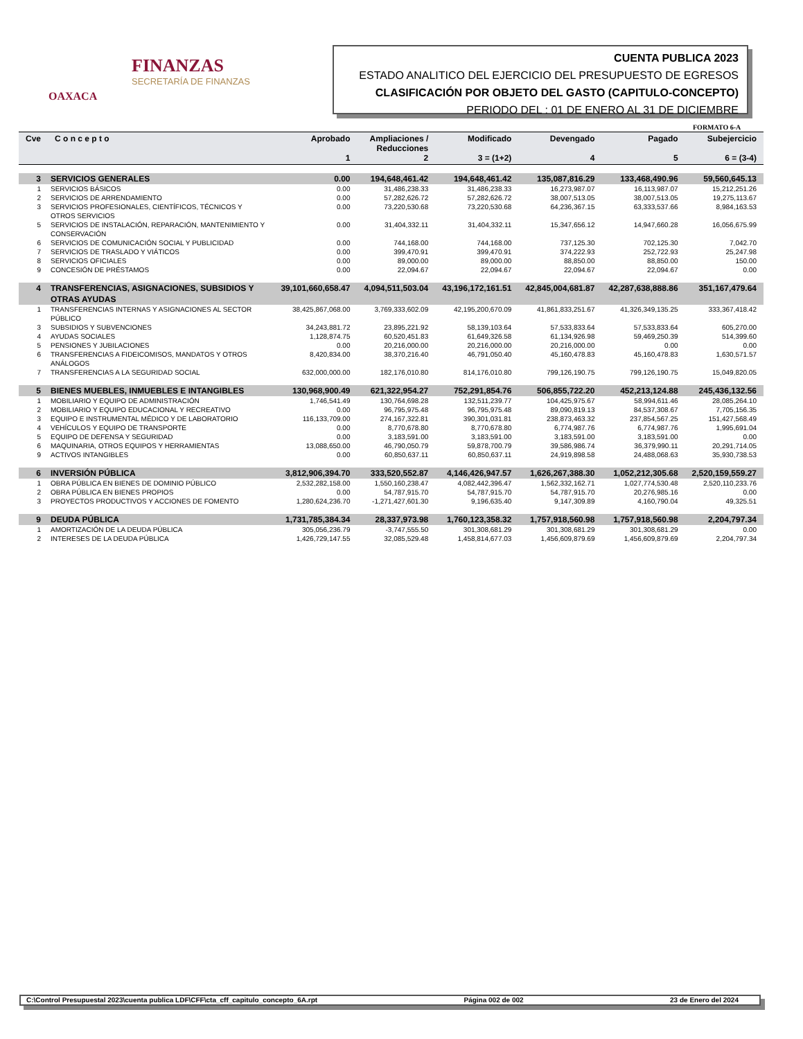FINANZAS
SECRETARÍA DE FINANZAS
OAXACA
CUENTA PUBLICA 2023
ESTADO ANALITICO DEL EJERCICIO DEL PRESUPUESTO DE EGRESOS
CLASIFICACIÓN POR OBJETO DEL GASTO (CAPITULO-CONCEPTO)
PERIODO DEL : 01 DE ENERO AL 31 DE DICIEMBRE
FORMATO 6-A
| Cve | C o n c e p t o | Aprobado 1 | Ampliaciones / Reducciones 2 | Modificado 3 = (1+2) | Devengado 4 | Pagado 5 | Subejercicio 6 = (3-4) |
| --- | --- | --- | --- | --- | --- | --- | --- |
| 3 | SERVICIOS GENERALES | 0.00 | 194,648,461.42 | 194,648,461.42 | 135,087,816.29 | 133,468,490.96 | 59,560,645.13 |
| 1 | SERVICIOS BÁSICOS | 0.00 | 31,486,238.33 | 31,486,238.33 | 16,273,987.07 | 16,113,987.07 | 15,212,251.26 |
| 2 | SERVICIOS DE ARRENDAMIENTO | 0.00 | 57,282,626.72 | 57,282,626.72 | 38,007,513.05 | 38,007,513.05 | 19,275,113.67 |
| 3 | SERVICIOS PROFESIONALES, CIENTÍFICOS, TÉCNICOS Y OTROS SERVICIOS | 0.00 | 73,220,530.68 | 73,220,530.68 | 64,236,367.15 | 63,333,537.66 | 8,984,163.53 |
| 5 | SERVICIOS DE INSTALACIÓN, REPARACIÓN, MANTENIMIENTO Y CONSERVACIÓN | 0.00 | 31,404,332.11 | 31,404,332.11 | 15,347,656.12 | 14,947,660.28 | 16,056,675.99 |
| 6 | SERVICIOS DE COMUNICACIÓN SOCIAL Y PUBLICIDAD | 0.00 | 744,168.00 | 744,168.00 | 737,125.30 | 702,125.30 | 7,042.70 |
| 7 | SERVICIOS DE TRASLADO Y VIÁTICOS | 0.00 | 399,470.91 | 399,470.91 | 374,222.93 | 252,722.93 | 25,247.98 |
| 8 | SERVICIOS OFICIALES | 0.00 | 89,000.00 | 89,000.00 | 88,850.00 | 88,850.00 | 150.00 |
| 9 | CONCESIÓN DE PRÉSTAMOS | 0.00 | 22,094.67 | 22,094.67 | 22,094.67 | 22,094.67 | 0.00 |
| 4 | TRANSFERENCIAS, ASIGNACIONES, SUBSIDIOS Y OTRAS AYUDAS | 39,101,660,658.47 | 4,094,511,503.04 | 43,196,172,161.51 | 42,845,004,681.87 | 42,287,638,888.86 | 351,167,479.64 |
| 1 | TRANSFERENCIAS INTERNAS Y ASIGNACIONES AL SECTOR PÚBLICO | 38,425,867,068.00 | 3,769,333,602.09 | 42,195,200,670.09 | 41,861,833,251.67 | 41,326,349,135.25 | 333,367,418.42 |
| 3 | SUBSIDIOS Y SUBVENCIONES | 34,243,881.72 | 23,895,221.92 | 58,139,103.64 | 57,533,833.64 | 57,533,833.64 | 605,270.00 |
| 4 | AYUDAS SOCIALES | 1,128,874.75 | 60,520,451.83 | 61,649,326.58 | 61,134,926.98 | 59,469,250.39 | 514,399.60 |
| 5 | PENSIONES Y JUBILACIONES | 0.00 | 20,216,000.00 | 20,216,000.00 | 20,216,000.00 | 0.00 | 0.00 |
| 6 | TRANSFERENCIAS A FIDEICOMISOS, MANDATOS Y OTROS ANÁLOGOS | 8,420,834.00 | 38,370,216.40 | 46,791,050.40 | 45,160,478.83 | 45,160,478.83 | 1,630,571.57 |
| 7 | TRANSFERENCIAS A LA SEGURIDAD SOCIAL | 632,000,000.00 | 182,176,010.80 | 814,176,010.80 | 799,126,190.75 | 799,126,190.75 | 15,049,820.05 |
| 5 | BIENES MUEBLES, INMUEBLES E INTANGIBLES | 130,968,900.49 | 621,322,954.27 | 752,291,854.76 | 506,855,722.20 | 452,213,124.88 | 245,436,132.56 |
| 1 | MOBILIARIO Y EQUIPO DE ADMINISTRACIÓN | 1,746,541.49 | 130,764,698.28 | 132,511,239.77 | 104,425,975.67 | 58,994,611.46 | 28,085,264.10 |
| 2 | MOBILIARIO Y EQUIPO EDUCACIONAL Y RECREATIVO | 0.00 | 96,795,975.48 | 96,795,975.48 | 89,090,819.13 | 84,537,308.67 | 7,705,156.35 |
| 3 | EQUIPO E INSTRUMENTAL MÉDICO Y DE LABORATORIO | 116,133,709.00 | 274,167,322.81 | 390,301,031.81 | 238,873,463.32 | 237,854,567.25 | 151,427,568.49 |
| 4 | VEHÍCULOS Y EQUIPO DE TRANSPORTE | 0.00 | 8,770,678.80 | 8,770,678.80 | 6,774,987.76 | 6,774,987.76 | 1,995,691.04 |
| 5 | EQUIPO DE DEFENSA Y SEGURIDAD | 0.00 | 3,183,591.00 | 3,183,591.00 | 3,183,591.00 | 3,183,591.00 | 0.00 |
| 6 | MAQUINARIA, OTROS EQUIPOS Y HERRAMIENTAS | 13,088,650.00 | 46,790,050.79 | 59,878,700.79 | 39,586,986.74 | 36,379,990.11 | 20,291,714.05 |
| 9 | ACTIVOS INTANGIBLES | 0.00 | 60,850,637.11 | 60,850,637.11 | 24,919,898.58 | 24,488,068.63 | 35,930,738.53 |
| 6 | INVERSIÓN PÚBLICA | 3,812,906,394.70 | 333,520,552.87 | 4,146,426,947.57 | 1,626,267,388.30 | 1,052,212,305.68 | 2,520,159,559.27 |
| 1 | OBRA PÚBLICA EN BIENES DE DOMINIO PÚBLICO | 2,532,282,158.00 | 1,550,160,238.47 | 4,082,442,396.47 | 1,562,332,162.71 | 1,027,774,530.48 | 2,520,110,233.76 |
| 2 | OBRA PÚBLICA EN BIENES PROPIOS | 0.00 | 54,787,915.70 | 54,787,915.70 | 54,787,915.70 | 20,276,985.16 | 0.00 |
| 3 | PROYECTOS PRODUCTIVOS Y ACCIONES DE FOMENTO | 1,280,624,236.70 | -1,271,427,601.30 | 9,196,635.40 | 9,147,309.89 | 4,160,790.04 | 49,325.51 |
| 9 | DEUDA PÚBLICA | 1,731,785,384.34 | 28,337,973.98 | 1,760,123,358.32 | 1,757,918,560.98 | 1,757,918,560.98 | 2,204,797.34 |
| 1 | AMORTIZACIÓN DE LA DEUDA PÚBLICA | 305,056,236.79 | -3,747,555.50 | 301,308,681.29 | 301,308,681.29 | 301,308,681.29 | 0.00 |
| 2 | INTERESES DE LA DEUDA PÚBLICA | 1,426,729,147.55 | 32,085,529.48 | 1,458,814,677.03 | 1,456,609,879.69 | 1,456,609,879.69 | 2,204,797.34 |
C:\Control Presupuestal 2023\cuenta publica LDF\CFF\cta_cff_capitulo_concepto_6A.rpt Página 002 de 002 23 de Enero del 2024